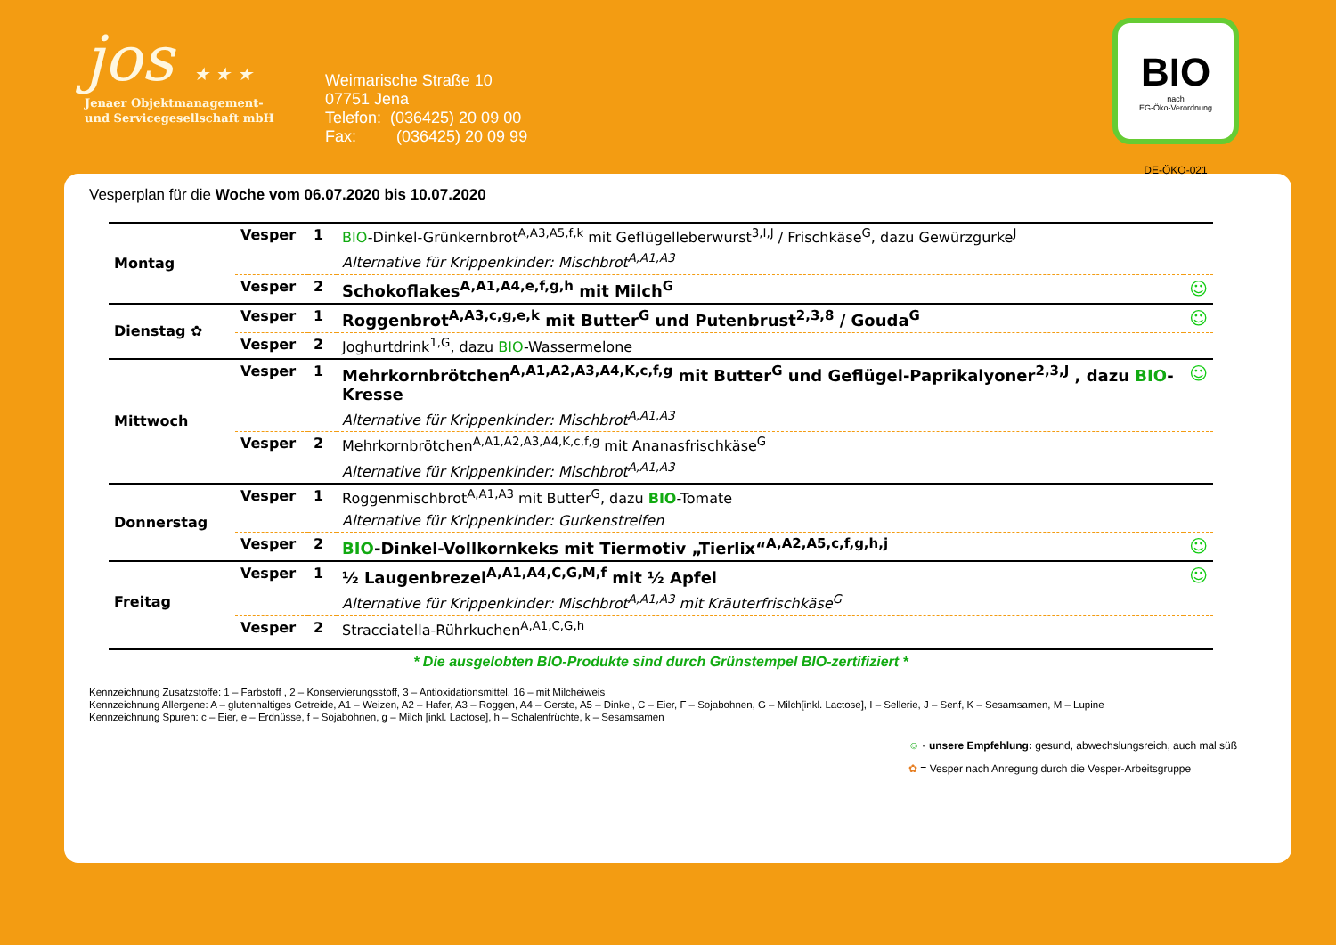jos ★ ★ ★
Jenaer Objektmanagement-
und Servicegesellschaft mbH
Weimarische Straße 10
07751 Jena
Telefon: (036425) 20 09 00
Fax: (036425) 20 09 99
BIO
nach
EG-Öko-Verordnung
DE-ÖKO-021
Vesperplan für die Woche vom 06.07.2020 bis 10.07.2020
| Montag | Vesper | 1 | BIO -Dinkel-Grünkernbrot<sup>A,A3,A5,f,k</sup> mit Geflügelleberwurst<sup>3,I,J</sup> / Frischkäse<sup>G</sup>, dazu Gewürzgurke<sup>J</sup> | |
| | | | Alternative für Krippenkinder: Mischbrot<sup>A,A1,A3</sup> | |
| | Vesper | 2 | Schokoflakes<sup>A,A1,A4,e,f,g,h</sup> mit Milch<sup>G</sup> | ☺ |
| Dienstag ✿ | Vesper | 1 | Roggenbrot<sup>A,A3,c,g,e,k</sup> mit Butter<sup>G</sup> und Putenbrust<sup>2,3,8</sup> / Gouda<sup>G</sup> | ☺ |
| | Vesper | 2 | Joghurtdrink<sup>1,G</sup>, dazu BIO -Wassermelone | |
| Mittwoch | Vesper | 1 | Mehrkornbrötchen<sup>A,A1,A2,A3,A4,K,c,f,g</sup> mit Butter<sup>G</sup> und Geflügel-Paprikalyoner<sup>2,3,J</sup> , dazu BIO -Kresse | ☺ |
| | | | Alternative für Krippenkinder: Mischbrot<sup>A,A1,A3</sup> | |
| | Vesper | 2 | Mehrkornbrötchen<sup>A,A1,A2,A3,A4,K,c,f,g</sup> mit Ananasfrischkäse<sup>G</sup> | |
| | | | Alternative für Krippenkinder: Mischbrot<sup>A,A1,A3</sup> | |
| Donnerstag | Vesper | 1 | Roggenmischbrot<sup>A,A1,A3</sup> mit Butter<sup>G</sup>, dazu BIO -Tomate | |
| | | | Alternative für Krippenkinder: Gurkenstreifen | |
| | Vesper | 2 | BIO -Dinkel-Vollkornkeks mit Tiermotiv „Tierlix“<sup>A,A2,A5,c,f,g,h,j</sup> | ☺ |
| Freitag | Vesper | 1 | ½ Laugenbrezel<sup>A,A1,A4,C,G,M,f</sup> mit ½ Apfel | ☺ |
| | | | Alternative für Krippenkinder: Mischbrot<sup>A,A1,A3</sup> mit Kräuterfrischkäse<sup>G</sup> | |
| | Vesper | 2 | Stracciatella-Rührkuchen<sup>A,A1,C,G,h</sup> | |
* Die ausgelobten BIO-Produkte sind durch Grünstempel BIO-zertifiziert *
Kennzeichnung Zusatzstoffe: 1 – Farbstoff , 2 – Konservierungsstoff, 3 – Antioxidationsmittel, 16 – mit Milcheiweis
Kennzeichnung Allergene: A – glutenhaltiges Getreide, A1 – Weizen, A2 – Hafer, A3 – Roggen, A4 – Gerste, A5 – Dinkel, C – Eier, F – Sojabohnen, G – Milch[inkl. Lactose], I – Sellerie, J – Senf, K – Sesamsamen, M – Lupine
Kennzeichnung Spuren: c – Eier, e – Erdnüsse, f – Sojabohnen, g – Milch [inkl. Lactose], h – Schalenfrüchte, k – Sesamsamen
☺ - unsere Empfehlung: gesund, abwechslungsreich, auch mal süß
✿ = Vesper nach Anregung durch die Vesper-Arbeitsgruppe